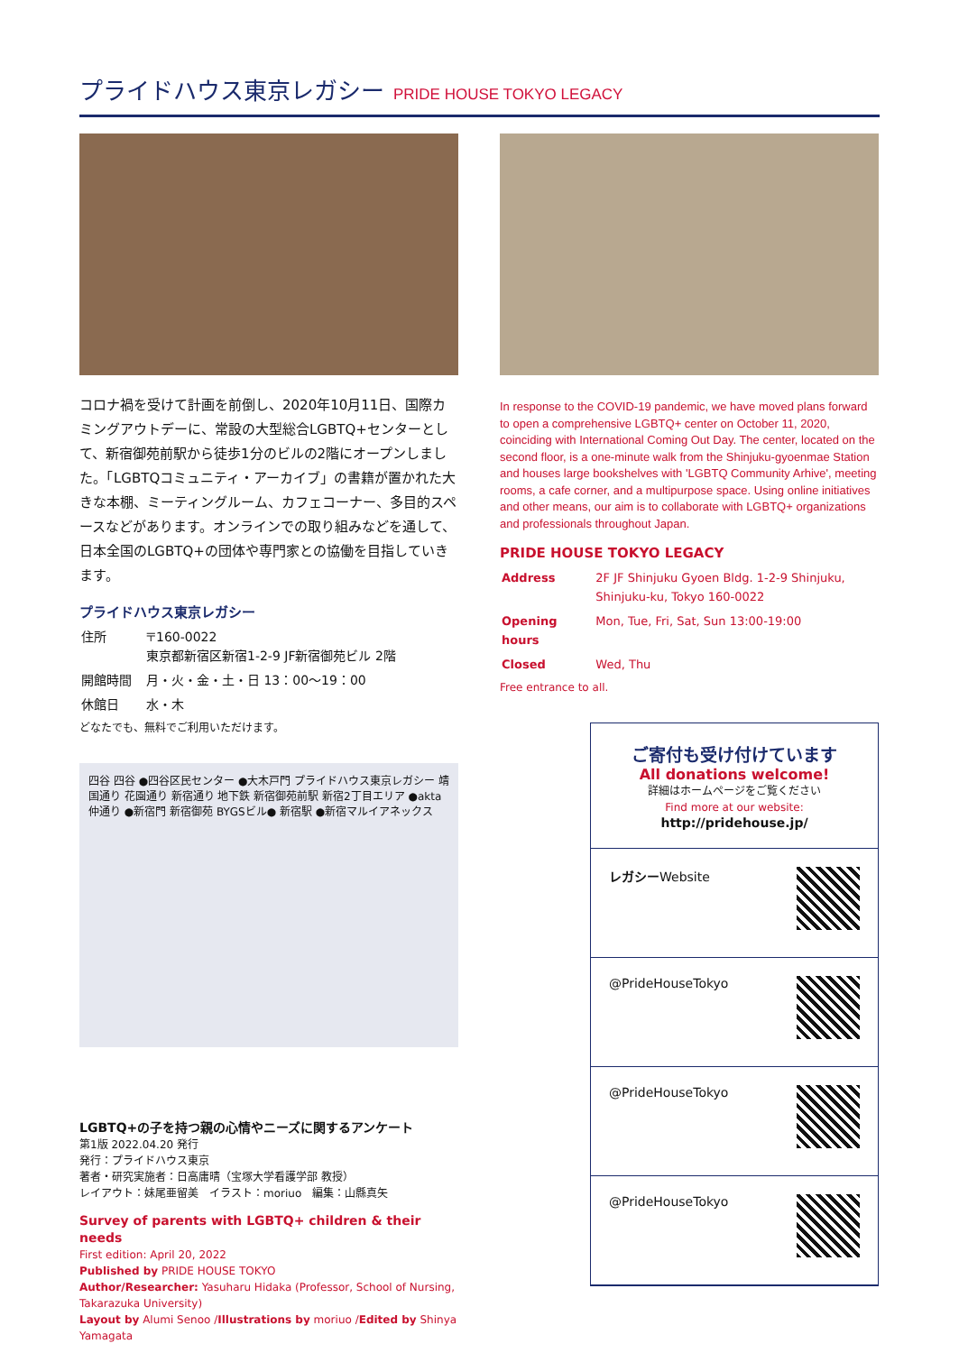プライドハウス東京レガシー PRIDE HOUSE TOKYO LEGACY
コロナ禍を受けて計画を前倒し、2020年10月11日、国際カミングアウトデーに、常設の大型総合LGBTQ+センターとして、新宿御苑前駅から徒歩1分のビルの2階にオープンしました。「LGBTQコミュニティ・アーカイブ」の書籍が置かれた大きな本棚、ミーティングルーム、カフェコーナー、多目的スペースなどがあります。オンラインでの取り組みなどを通して、日本全国のLGBTQ+の団体や専門家との協働を目指していきます。
プライドハウス東京レガシー
| 住所 | 〒160-0022 東京都新宿区新宿1-2-9 JF新宿御苑ビル 2階 |
| 開館時間 | 月・火・金・土・日 13：00〜19：00 |
| 休館日 | 水・木 |
どなたでも、無料でご利用いただけます。
四谷 四谷 ●四谷区民センター ●大木戸門 プライドハウス東京レガシー 靖国通り 花園通り 新宿通り 地下鉄 新宿御苑前駅 新宿2丁目エリア ●akta 仲通り ●新宿門 新宿御苑 BYGSビル● 新宿駅 ●新宿マルイアネックス
LGBTQ+の子を持つ親の心情やニーズに関するアンケート
第1版 2022.04.20 発行
発行：プライドハウス東京
著者・研究実施者：日高庸晴（宝塚大学看護学部 教授）
レイアウト：妹尾亜留美　イラスト：moriuo　編集：山縣真矢
Survey of parents with LGBTQ+ children & their needs
First edition: April 20, 2022
Published by PRIDE HOUSE TOKYO
Author/Researcher: Yasuharu Hidaka (Professor, School of Nursing, Takarazuka University)
Layout by Alumi Senoo /Illustrations by moriuo /Edited by Shinya Yamagata
In response to the COVID-19 pandemic, we have moved plans forward to open a comprehensive LGBTQ+ center on October 11, 2020, coinciding with International Coming Out Day. The center, located on the second floor, is a one-minute walk from the Shinjuku-gyoenmae Station and houses large bookshelves with 'LGBTQ Community Arhive', meeting rooms, a cafe corner, and a multipurpose space. Using online initiatives and other means, our aim is to collaborate with LGBTQ+ organizations and professionals throughout Japan.
PRIDE HOUSE TOKYO LEGACY
| Address | 2F JF Shinjuku Gyoen Bldg. 1-2-9 Shinjuku, Shinjuku-ku, Tokyo 160-0022 |
| Opening hours | Mon, Tue, Fri, Sat, Sun 13:00-19:00 |
| Closed | Wed, Thu |
Free entrance to all.
ご寄付も受け付けています
All donations welcome!
詳細はホームページをご覧ください
Find more at our website:
http://pridehouse.jp/
レガシーWebsite
@PrideHouseTokyo
@PrideHouseTokyo
@PrideHouseTokyo